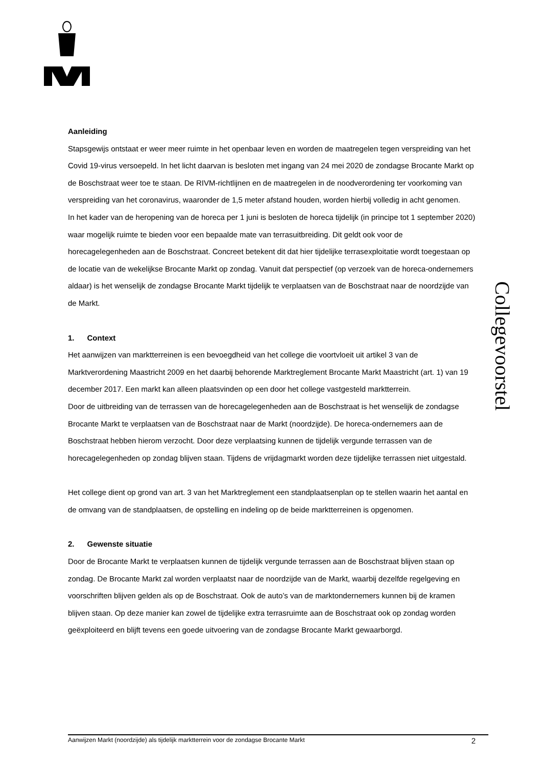Aanleiding
Stapsgewijs ontstaat er weer meer ruimte in het openbaar leven en worden de maatregelen tegen verspreiding van het Covid 19-virus versoepeld. In het licht daarvan is besloten met ingang van 24 mei 2020 de zondagse Brocante Markt op de Boschstraat weer toe te staan. De RIVM-richtlijnen en de maatregelen in de noodverordening ter voorkoming van verspreiding van het coronavirus, waaronder de 1,5 meter afstand houden, worden hierbij volledig in acht genomen.
In het kader van de heropening van de horeca per 1 juni is besloten de horeca tijdelijk (in principe tot 1 september 2020) waar mogelijk ruimte te bieden voor een bepaalde mate van terrasuitbreiding. Dit geldt ook voor de horecagelegenheden aan de Boschstraat. Concreet betekent dit dat hier tijdelijke terrasexploitatie wordt toegestaan op de locatie van de wekelijkse Brocante Markt op zondag. Vanuit dat perspectief (op verzoek van de horeca-ondernemers aldaar) is het wenselijk de zondagse Brocante Markt tijdelijk te verplaatsen van de Boschstraat naar de noordzijde van de Markt.
1. Context
Het aanwijzen van marktterreinen is een bevoegdheid van het college die voortvloeit uit artikel 3 van de Marktverordening Maastricht 2009 en het daarbij behorende Marktreglement Brocante Markt Maastricht (art. 1) van 19 december 2017. Een markt kan alleen plaatsvinden op een door het college vastgesteld marktterrein.
Door de uitbreiding van de terrassen van de horecagelegenheden aan de Boschstraat is het wenselijk de zondagse Brocante Markt te verplaatsen van de Boschstraat naar de Markt (noordzijde). De horeca-ondernemers aan de Boschstraat hebben hierom verzocht. Door deze verplaatsing kunnen de tijdelijk vergunde terrassen van de horecagelegenheden op zondag blijven staan. Tijdens de vrijdagmarkt worden deze tijdelijke terrassen niet uitgestald.
Het college dient op grond van art. 3 van het Marktreglement een standplaatsenplan op te stellen waarin het aantal en de omvang van de standplaatsen, de opstelling en indeling op de beide marktterreinen is opgenomen.
2. Gewenste situatie
Door de Brocante Markt te verplaatsen kunnen de tijdelijk vergunde terrassen aan de Boschstraat blijven staan op zondag. De Brocante Markt zal worden verplaatst naar de noordzijde van de Markt, waarbij dezelfde regelgeving en voorschriften blijven gelden als op de Boschstraat. Ook de auto’s van de marktondernemers kunnen bij de kramen blijven staan. Op deze manier kan zowel de tijdelijke extra terrasruimte aan de Boschstraat ook op zondag worden geëxploiteerd en blijft tevens een goede uitvoering van de zondagse Brocante Markt gewaarborgd.
Collegevoorstel
Aanwijzen Markt (noordzijde) als tijdelijk marktterrein voor de zondagse Brocante Markt 2